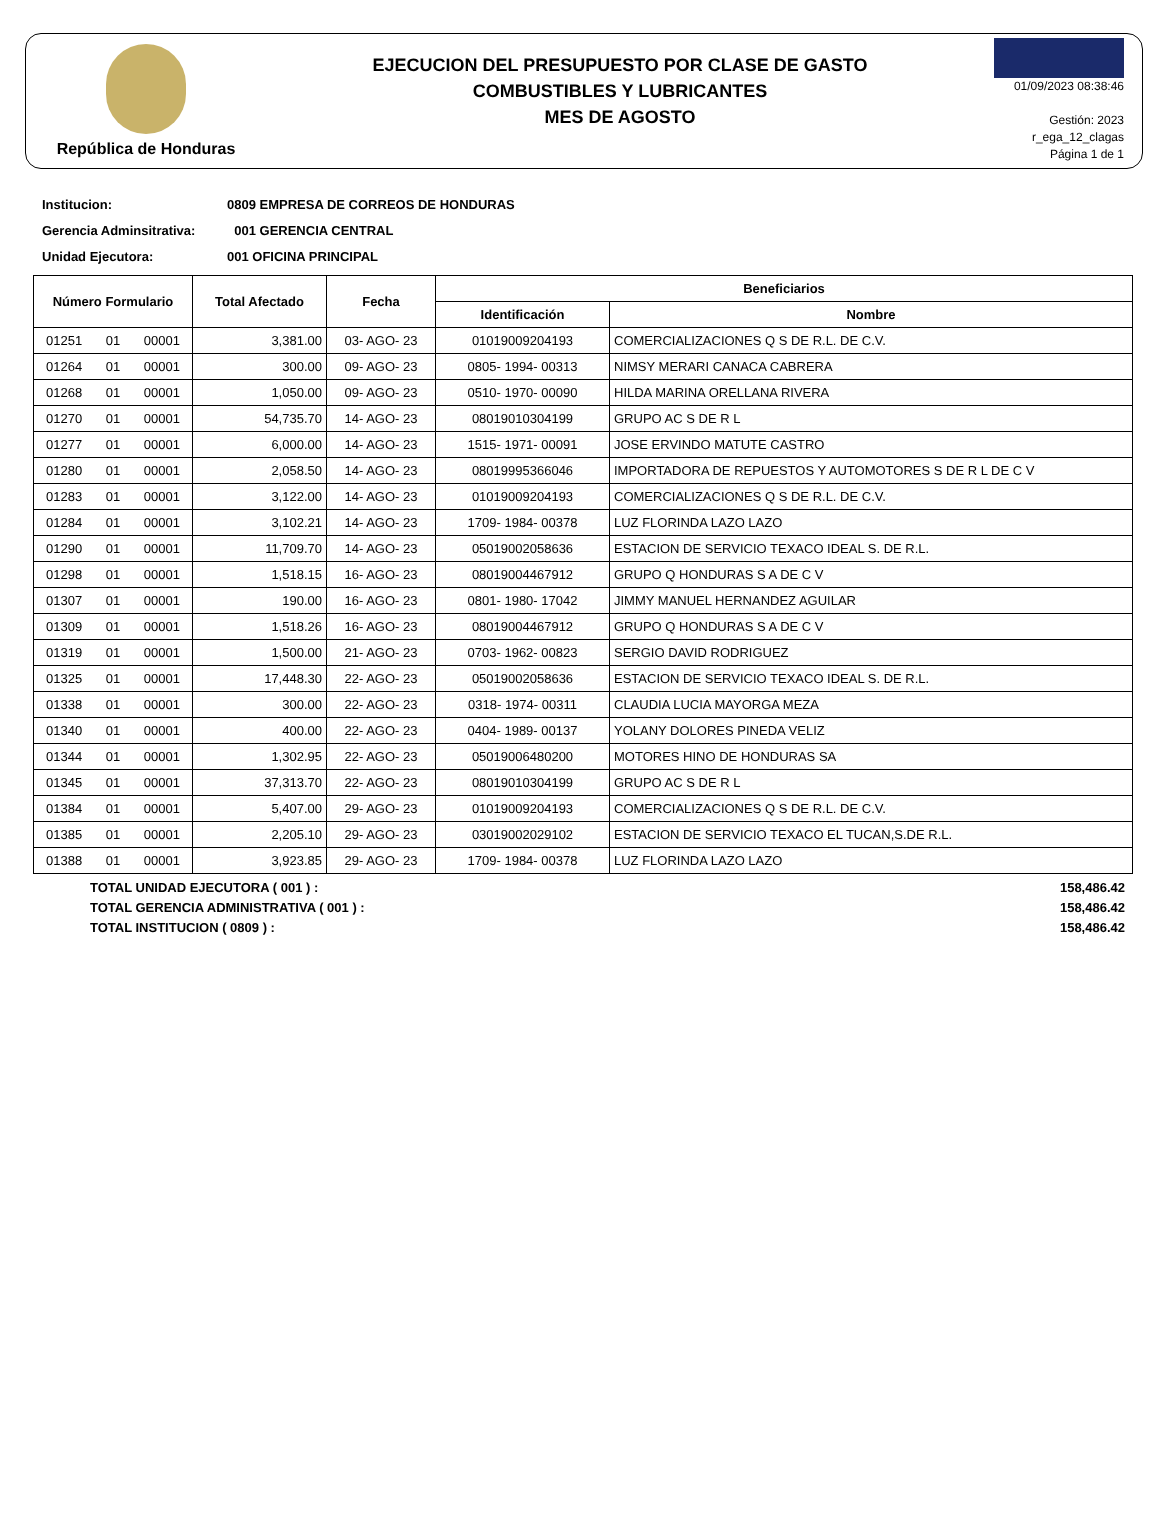República de Honduras
EJECUCION DEL PRESUPUESTO POR CLASE DE GASTO
COMBUSTIBLES Y LUBRICANTES
MES DE AGOSTO
01/09/2023 08:38:46
Gestión: 2023
r_ega_12_clagas
Página 1 de 1
Institucion: 0809 EMPRESA DE CORREOS DE HONDURAS
Gerencia Adminsitrativa: 001 GERENCIA CENTRAL
Unidad Ejecutora: 001 OFICINA PRINCIPAL
| Número Formulario | Total Afectado | Fecha | Beneficiarios | |
| --- | --- | --- | --- | --- |
| | | | Identificación | Nombre |
| 01251 01 00001 | 3,381.00 | 03- AGO- 23 | 01019009204193 | COMERCIALIZACIONES Q S DE R.L. DE C.V. |
| 01264 01 00001 | 300.00 | 09- AGO- 23 | 0805- 1994- 00313 | NIMSY MERARI CANACA CABRERA |
| 01268 01 00001 | 1,050.00 | 09- AGO- 23 | 0510- 1970- 00090 | HILDA MARINA ORELLANA RIVERA |
| 01270 01 00001 | 54,735.70 | 14- AGO- 23 | 08019010304199 | GRUPO AC S DE R L |
| 01277 01 00001 | 6,000.00 | 14- AGO- 23 | 1515- 1971- 00091 | JOSE ERVINDO MATUTE CASTRO |
| 01280 01 00001 | 2,058.50 | 14- AGO- 23 | 08019995366046 | IMPORTADORA DE REPUESTOS Y AUTOMOTORES S DE R L DE C V |
| 01283 01 00001 | 3,122.00 | 14- AGO- 23 | 01019009204193 | COMERCIALIZACIONES Q S DE R.L. DE C.V. |
| 01284 01 00001 | 3,102.21 | 14- AGO- 23 | 1709- 1984- 00378 | LUZ FLORINDA LAZO LAZO |
| 01290 01 00001 | 11,709.70 | 14- AGO- 23 | 05019002058636 | ESTACION DE SERVICIO TEXACO IDEAL S. DE R.L. |
| 01298 01 00001 | 1,518.15 | 16- AGO- 23 | 08019004467912 | GRUPO Q HONDURAS S A DE C V |
| 01307 01 00001 | 190.00 | 16- AGO- 23 | 0801- 1980- 17042 | JIMMY MANUEL HERNANDEZ AGUILAR |
| 01309 01 00001 | 1,518.26 | 16- AGO- 23 | 08019004467912 | GRUPO Q HONDURAS S A DE C V |
| 01319 01 00001 | 1,500.00 | 21- AGO- 23 | 0703- 1962- 00823 | SERGIO DAVID RODRIGUEZ |
| 01325 01 00001 | 17,448.30 | 22- AGO- 23 | 05019002058636 | ESTACION DE SERVICIO TEXACO IDEAL S. DE R.L. |
| 01338 01 00001 | 300.00 | 22- AGO- 23 | 0318- 1974- 00311 | CLAUDIA LUCIA MAYORGA MEZA |
| 01340 01 00001 | 400.00 | 22- AGO- 23 | 0404- 1989- 00137 | YOLANY DOLORES PINEDA VELIZ |
| 01344 01 00001 | 1,302.95 | 22- AGO- 23 | 05019006480200 | MOTORES HINO DE HONDURAS SA |
| 01345 01 00001 | 37,313.70 | 22- AGO- 23 | 08019010304199 | GRUPO AC S DE R L |
| 01384 01 00001 | 5,407.00 | 29- AGO- 23 | 01019009204193 | COMERCIALIZACIONES Q S DE R.L. DE C.V. |
| 01385 01 00001 | 2,205.10 | 29- AGO- 23 | 03019002029102 | ESTACION DE SERVICIO TEXACO EL TUCAN,S.DE R.L. |
| 01388 01 00001 | 3,923.85 | 29- AGO- 23 | 1709- 1984- 00378 | LUZ FLORINDA LAZO LAZO |
TOTAL UNIDAD EJECUTORA ( 001 ) : 158,486.42
TOTAL GERENCIA ADMINISTRATIVA ( 001 ) : 158,486.42
TOTAL INSTITUCION ( 0809 ) : 158,486.42